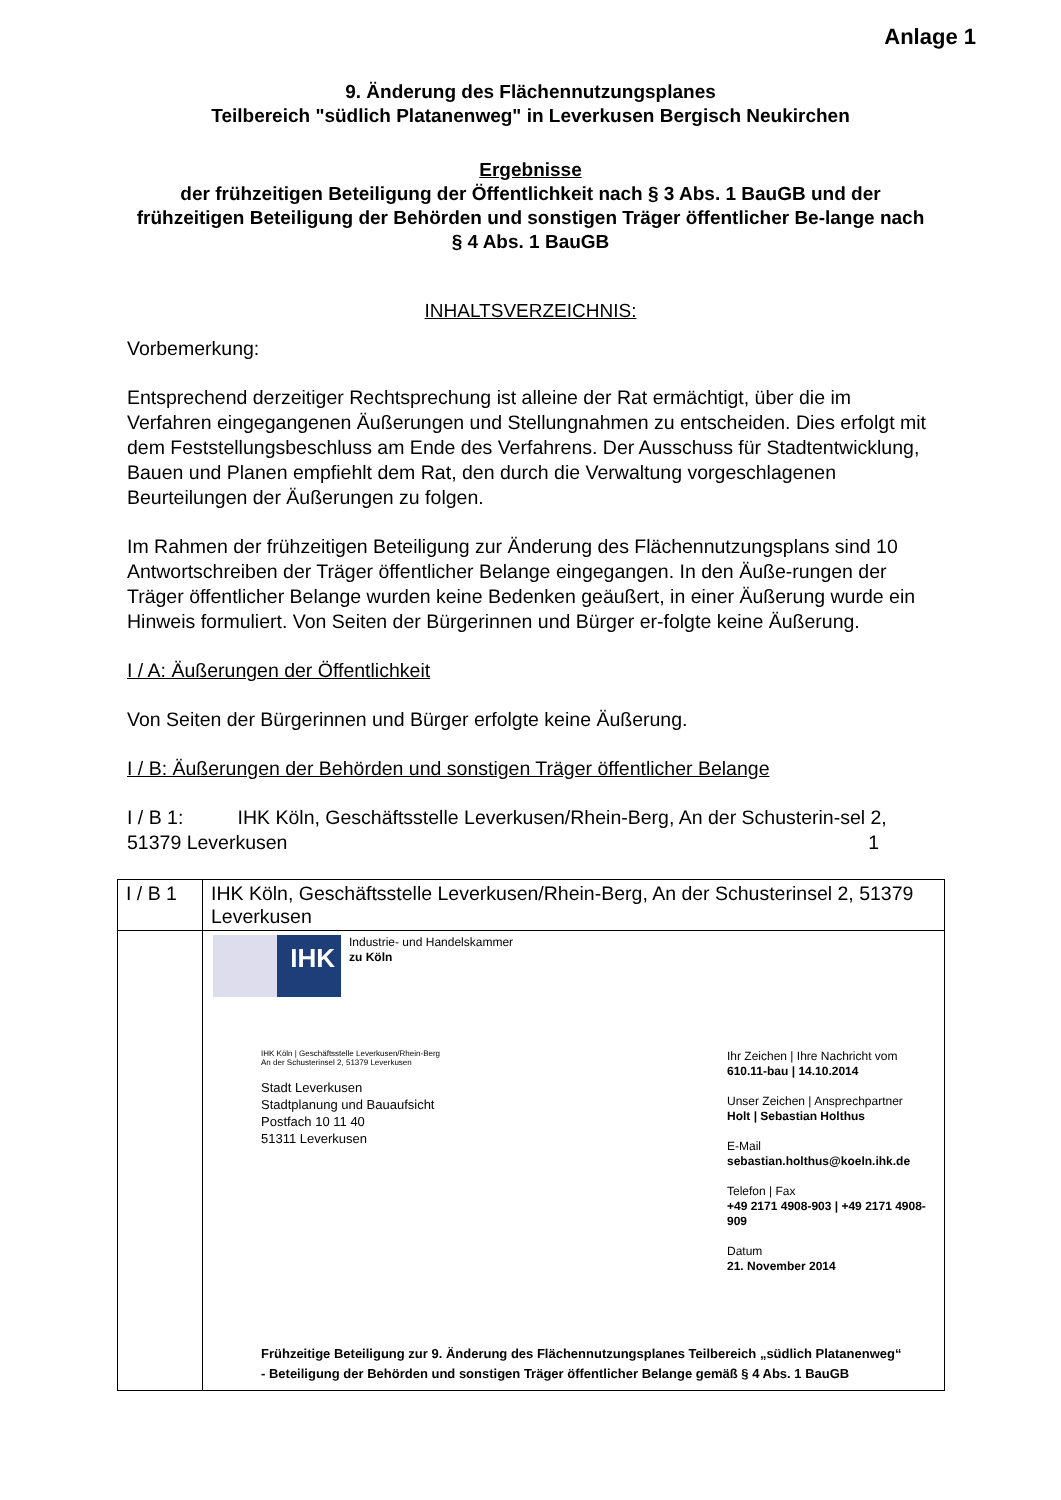Anlage 1
9. Änderung des Flächennutzungsplanes
Teilbereich "südlich Platanenweg" in Leverkusen Bergisch Neukirchen
Ergebnisse
der frühzeitigen Beteiligung der Öffentlichkeit nach § 3 Abs. 1 BauGB und der frühzeitigen Beteiligung der Behörden und sonstigen Träger öffentlicher Be-lange nach § 4 Abs. 1 BauGB
INHALTSVERZEICHNIS:
Vorbemerkung:
Entsprechend derzeitiger Rechtsprechung ist alleine der Rat ermächtigt, über die im Verfahren eingegangenen Äußerungen und Stellungnahmen zu entscheiden. Dies erfolgt mit dem Feststellungsbeschluss am Ende des Verfahrens. Der Ausschuss für Stadtentwicklung, Bauen und Planen empfiehlt dem Rat, den durch die Verwaltung vorgeschlagenen Beurteilungen der Äußerungen zu folgen.
Im Rahmen der frühzeitigen Beteiligung zur Änderung des Flächennutzungsplans sind 10 Antwortschreiben der Träger öffentlicher Belange eingegangen. In den Äuße-rungen der Träger öffentlicher Belange wurden keine Bedenken geäußert, in einer Äußerung wurde ein Hinweis formuliert. Von Seiten der Bürgerinnen und Bürger er-folgte keine Äußerung.
I / A: Äußerungen der Öffentlichkeit
Von Seiten der Bürgerinnen und Bürger erfolgte keine Äußerung.
I / B: Äußerungen der Behörden und sonstigen Träger öffentlicher Belange
I / B 1: IHK Köln, Geschäftsstelle Leverkusen/Rhein-Berg, An der Schusterin-sel 2, 51379 Leverkusen 1
| I / B 1 | IHK Köln, Geschäftsstelle Leverkusen/Rhein-Berg, An der Schusterinsel 2, 51379 Leverkusen |
| | IHK Industrie- und Handelskammer zu Köln IHK Köln / Geschäftsstelle Leverkusen/Rhein-Berg An der Schusterinsel 2, 51379 Leverkusen Stadt Leverkusen Stadtplanung und Bauaufsicht Postfach 10 11 40 51311 Leverkusen Ihr Zeichen / Ihre Nachricht vom 610.11-bau / 14.10.2014 Unser Zeichen / Ansprechpartner Holt / Sebastian Holthus E-Mail sebastian.holthus@koeln.ihk.de Telefon / Fax +49 2171 4908-903 / +49 2171 4908-909 Datum 21. November 2014 Frühzeitige Beteiligung zur 9. Änderung des Flächennutzungsplanes Teilbereich „südlich Platanenweg“ - Beteiligung der Behörden und sonstigen Träger öffentlicher Belange gemäß § 4 Abs. 1 BauGB |